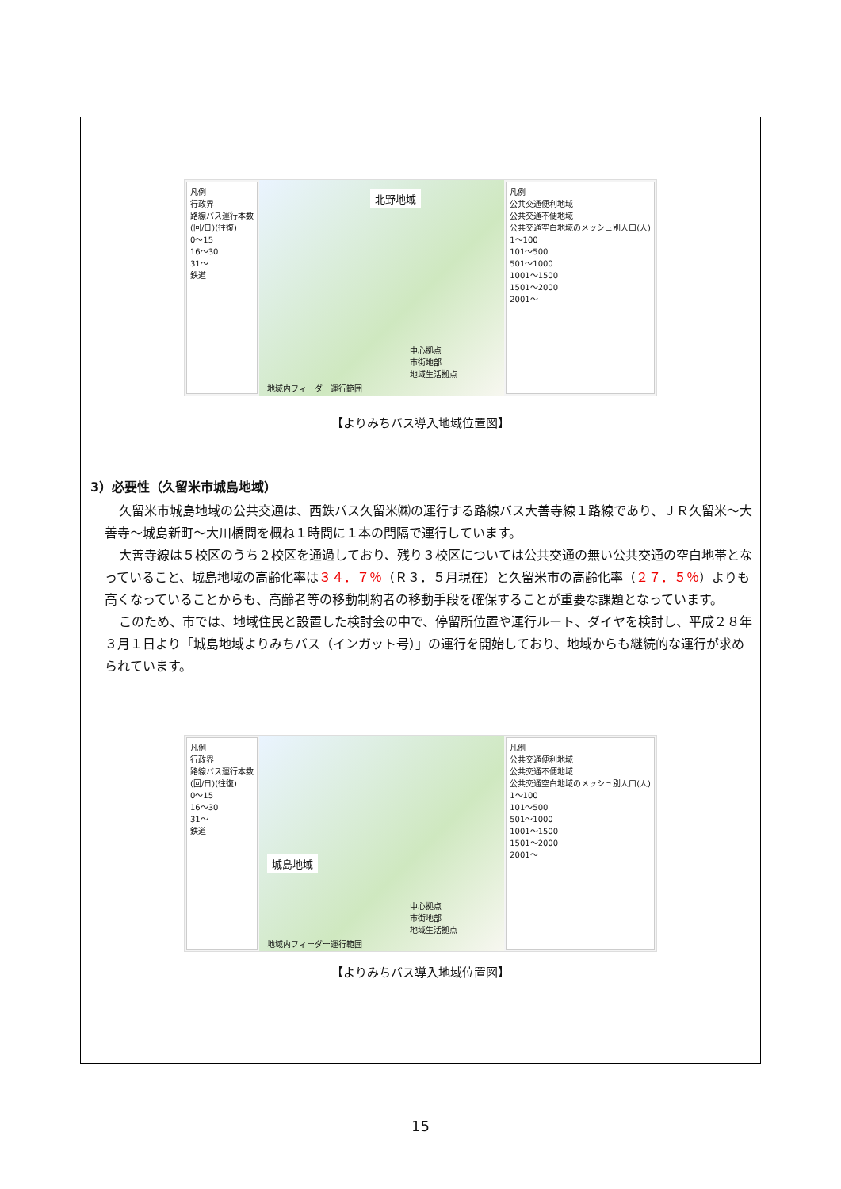凡例
行政界
路線バス運行本数
(回/日)(往復)
0～15
16～30
31～
鉄道
北野地域
中心拠点
市街地部
地域生活拠点
地域内フィーダー運行範囲
凡例
公共交通便利地域
公共交通不便地域
公共交通空白地域のメッシュ別人口(人)
1～100
101～500
501～1000
1001～1500
1501～2000
2001～
【よりみちバス導入地域位置図】
3）必要性（久留米市城島地域）
久留米市城島地域の公共交通は、西鉄バス久留米㈱の運行する路線バス大善寺線１路線であり、ＪＲ久留米～大善寺～城島新町～大川橋間を概ね１時間に１本の間隔で運行しています。
大善寺線は５校区のうち２校区を通過しており、残り３校区については公共交通の無い公共交通の空白地帯となっていること、城島地域の高齢化率は３４．７％（Ｒ３．５月現在）と久留米市の高齢化率（２７．５％）よりも高くなっていることからも、高齢者等の移動制約者の移動手段を確保することが重要な課題となっています。
このため、市では、地域住民と設置した検討会の中で、停留所位置や運行ルート、ダイヤを検討し、平成２８年３月１日より「城島地域よりみちバス（インガット号）」の運行を開始しており、地域からも継続的な運行が求められています。
凡例
行政界
路線バス運行本数
(回/日)(往復)
0～15
16～30
31～
鉄道
城島地域
中心拠点
市街地部
地域生活拠点
地域内フィーダー運行範囲
凡例
公共交通便利地域
公共交通不便地域
公共交通空白地域のメッシュ別人口(人)
1～100
101～500
501～1000
1001～1500
1501～2000
2001～
【よりみちバス導入地域位置図】
15